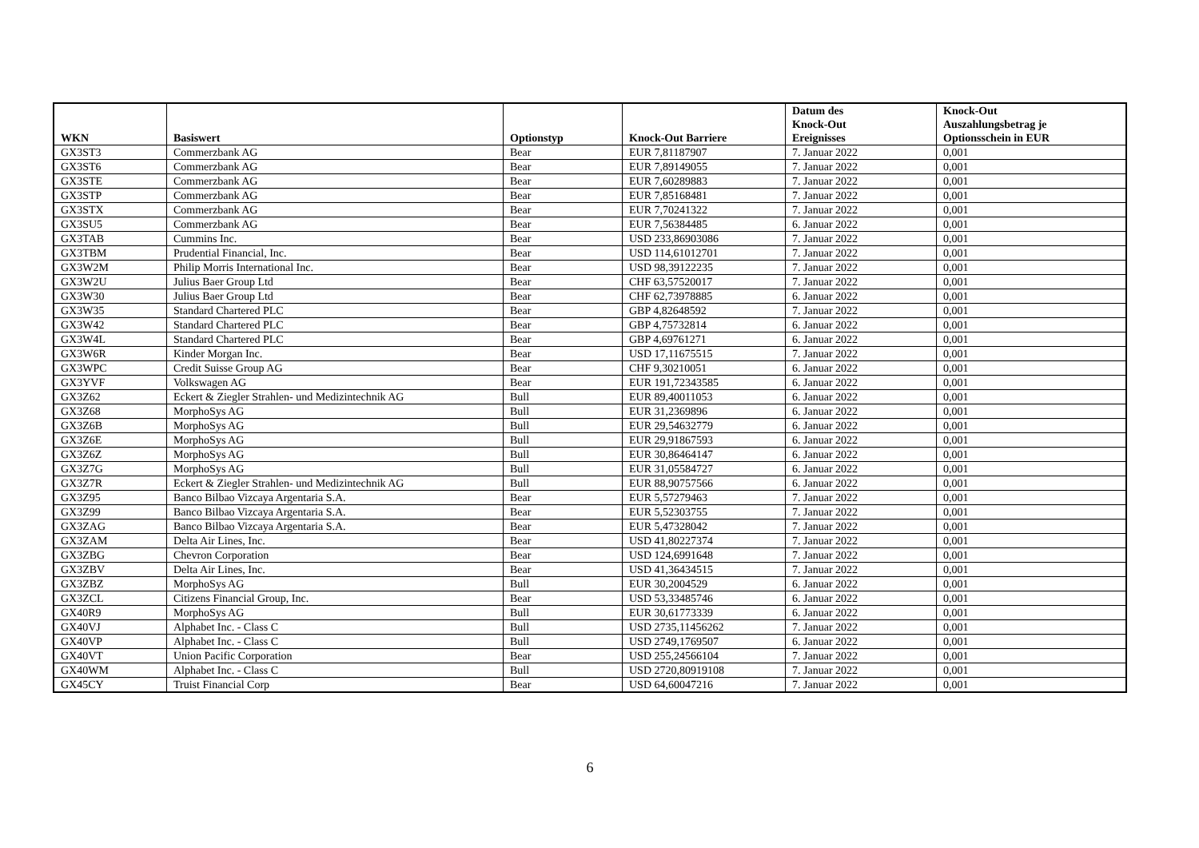| WKN | Basiswert | Optionstyp | Knock-Out Barriere | Datum des Knock-Out Ereignisses | Knock-Out Auszahlungsbetrag je Optionsschein in EUR |
| --- | --- | --- | --- | --- | --- |
| GX3ST3 | Commerzbank AG | Bear | EUR 7,81187907 | 7. Januar 2022 | 0,001 |
| GX3ST6 | Commerzbank AG | Bear | EUR 7,89149055 | 7. Januar 2022 | 0,001 |
| GX3STE | Commerzbank AG | Bear | EUR 7,60289883 | 7. Januar 2022 | 0,001 |
| GX3STP | Commerzbank AG | Bear | EUR 7,85168481 | 7. Januar 2022 | 0,001 |
| GX3STX | Commerzbank AG | Bear | EUR 7,70241322 | 7. Januar 2022 | 0,001 |
| GX3SU5 | Commerzbank AG | Bear | EUR 7,56384485 | 6. Januar 2022 | 0,001 |
| GX3TAB | Cummins Inc. | Bear | USD 233,86903086 | 7. Januar 2022 | 0,001 |
| GX3TBM | Prudential Financial, Inc. | Bear | USD 114,61012701 | 7. Januar 2022 | 0,001 |
| GX3W2M | Philip Morris International Inc. | Bear | USD 98,39122235 | 7. Januar 2022 | 0,001 |
| GX3W2U | Julius Baer Group Ltd | Bear | CHF 63,57520017 | 7. Januar 2022 | 0,001 |
| GX3W30 | Julius Baer Group Ltd | Bear | CHF 62,73978885 | 6. Januar 2022 | 0,001 |
| GX3W35 | Standard Chartered PLC | Bear | GBP 4,82648592 | 7. Januar 2022 | 0,001 |
| GX3W42 | Standard Chartered PLC | Bear | GBP 4,75732814 | 6. Januar 2022 | 0,001 |
| GX3W4L | Standard Chartered PLC | Bear | GBP 4,69761271 | 6. Januar 2022 | 0,001 |
| GX3W6R | Kinder Morgan Inc. | Bear | USD 17,11675515 | 7. Januar 2022 | 0,001 |
| GX3WPC | Credit Suisse Group AG | Bear | CHF 9,30210051 | 6. Januar 2022 | 0,001 |
| GX3YVF | Volkswagen AG | Bear | EUR 191,72343585 | 6. Januar 2022 | 0,001 |
| GX3Z62 | Eckert & Ziegler Strahlen- und Medizintechnik AG | Bull | EUR 89,40011053 | 6. Januar 2022 | 0,001 |
| GX3Z68 | MorphoSys AG | Bull | EUR 31,2369896 | 6. Januar 2022 | 0,001 |
| GX3Z6B | MorphoSys AG | Bull | EUR 29,54632779 | 6. Januar 2022 | 0,001 |
| GX3Z6E | MorphoSys AG | Bull | EUR 29,91867593 | 6. Januar 2022 | 0,001 |
| GX3Z6Z | MorphoSys AG | Bull | EUR 30,86464147 | 6. Januar 2022 | 0,001 |
| GX3Z7G | MorphoSys AG | Bull | EUR 31,05584727 | 6. Januar 2022 | 0,001 |
| GX3Z7R | Eckert & Ziegler Strahlen- und Medizintechnik AG | Bull | EUR 88,90757566 | 6. Januar 2022 | 0,001 |
| GX3Z95 | Banco Bilbao Vizcaya Argentaria S.A. | Bear | EUR 5,57279463 | 7. Januar 2022 | 0,001 |
| GX3Z99 | Banco Bilbao Vizcaya Argentaria S.A. | Bear | EUR 5,52303755 | 7. Januar 2022 | 0,001 |
| GX3ZAG | Banco Bilbao Vizcaya Argentaria S.A. | Bear | EUR 5,47328042 | 7. Januar 2022 | 0,001 |
| GX3ZAM | Delta Air Lines, Inc. | Bear | USD 41,80227374 | 7. Januar 2022 | 0,001 |
| GX3ZBG | Chevron Corporation | Bear | USD 124,6991648 | 7. Januar 2022 | 0,001 |
| GX3ZBV | Delta Air Lines, Inc. | Bear | USD 41,36434515 | 7. Januar 2022 | 0,001 |
| GX3ZBZ | MorphoSys AG | Bull | EUR 30,2004529 | 6. Januar 2022 | 0,001 |
| GX3ZCL | Citizens Financial Group, Inc. | Bear | USD 53,33485746 | 6. Januar 2022 | 0,001 |
| GX40R9 | MorphoSys AG | Bull | EUR 30,61773339 | 6. Januar 2022 | 0,001 |
| GX40VJ | Alphabet Inc. - Class C | Bull | USD 2735,11456262 | 7. Januar 2022 | 0,001 |
| GX40VP | Alphabet Inc. - Class C | Bull | USD 2749,1769507 | 6. Januar 2022 | 0,001 |
| GX40VT | Union Pacific Corporation | Bear | USD 255,24566104 | 7. Januar 2022 | 0,001 |
| GX40WM | Alphabet Inc. - Class C | Bull | USD 2720,80919108 | 7. Januar 2022 | 0,001 |
| GX45CY | Truist Financial Corp | Bear | USD 64,60047216 | 7. Januar 2022 | 0,001 |
6